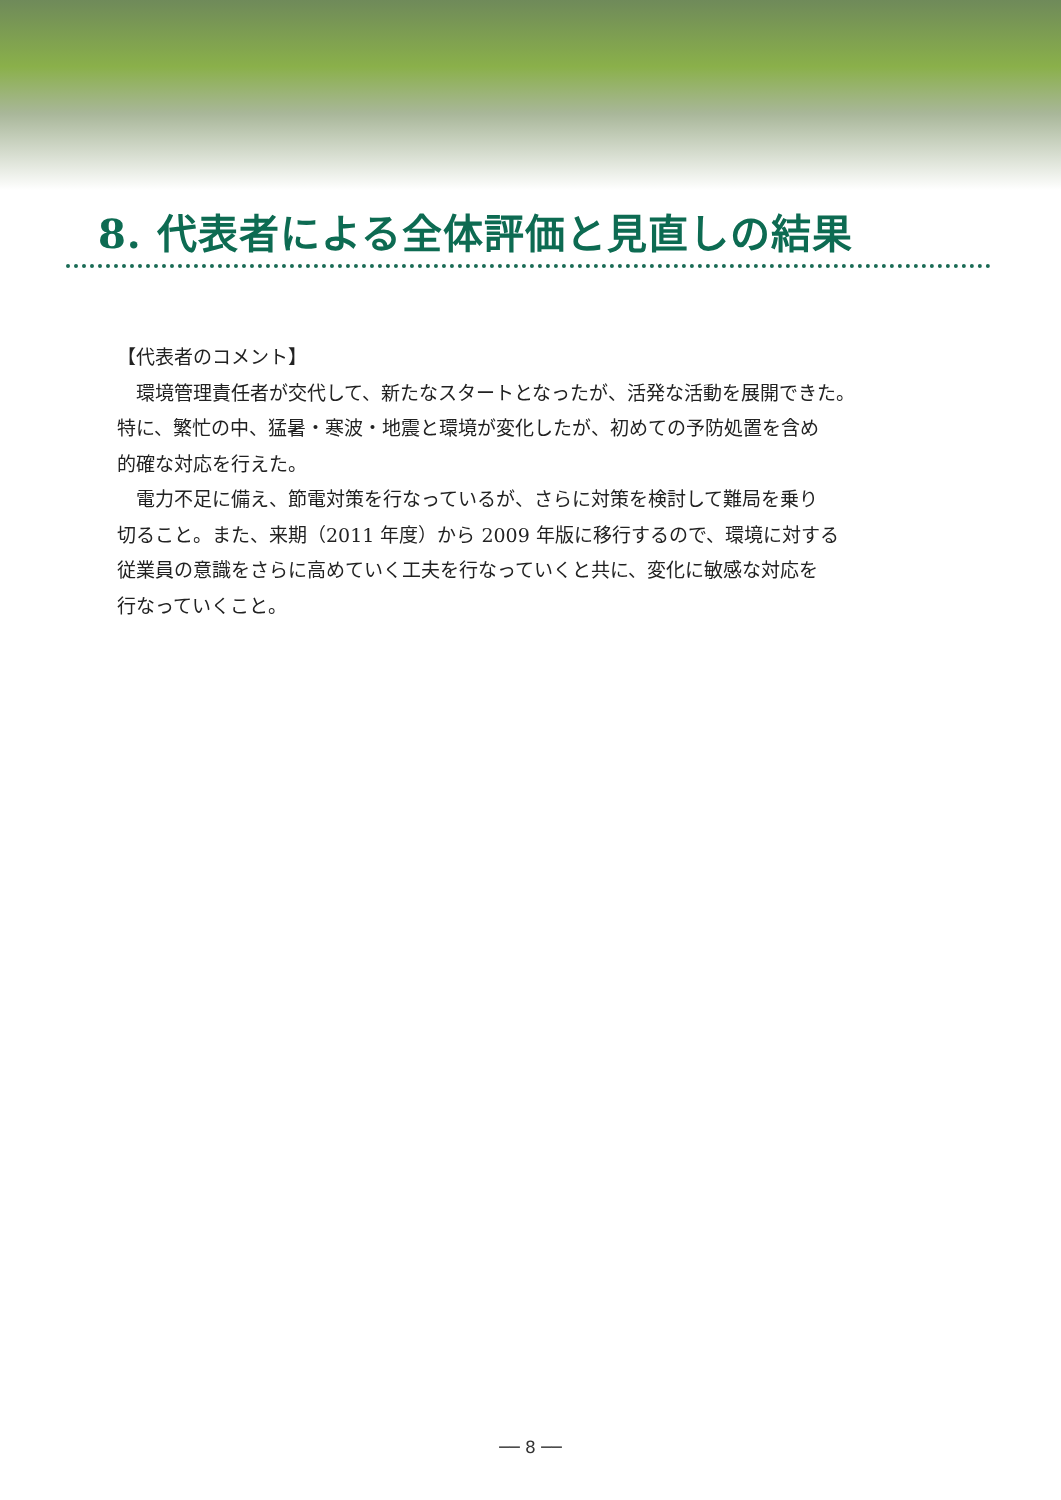8. 代表者による全体評価と見直しの結果
【代表者のコメント】
　環境管理責任者が交代して、新たなスタートとなったが、活発な活動を展開できた。
特に、繁忙の中、猛暑・寒波・地震と環境が変化したが、初めての予防処置を含め
的確な対応を行えた。
　電力不足に備え、節電対策を行なっているが、さらに対策を検討して難局を乗り
切ること。また、来期（2011 年度）から 2009 年版に移行するので、環境に対する
従業員の意識をさらに高めていく工夫を行なっていくと共に、変化に敏感な対応を
行なっていくこと。
── 8 ──